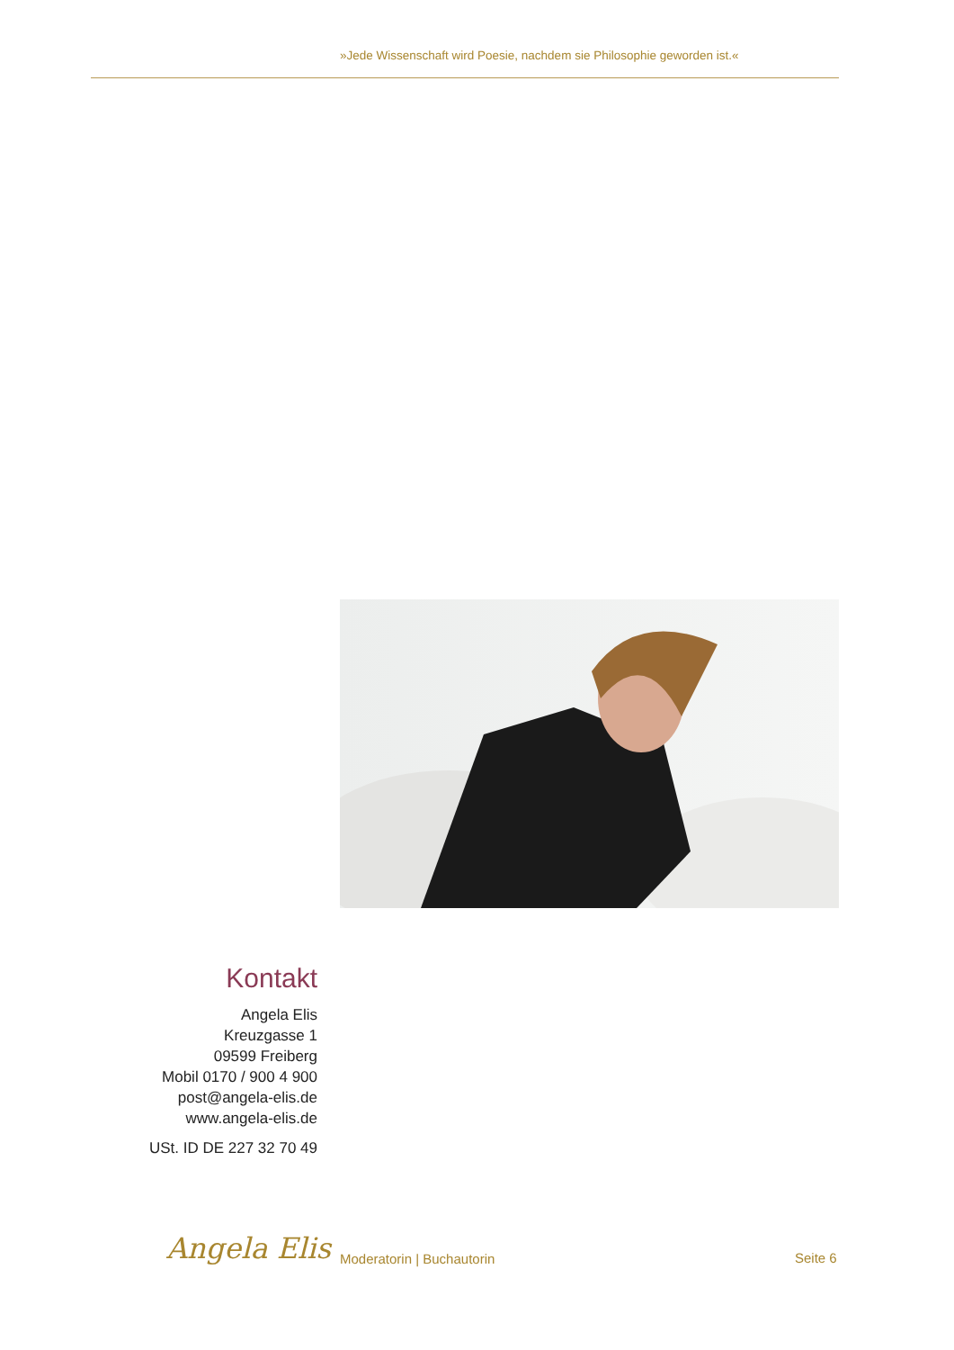»Jede Wissenschaft wird Poesie, nachdem sie Philosophie geworden ist.«
Kontakt
Angela Elis
Kreuzgasse 1
09599 Freiberg
Mobil 0170 / 900 4 900
post@angela-elis.de
www.angela-elis.de
USt. ID DE 227 32 70 49
Angela Elis Moderatorin | Buchautorin Seite 6